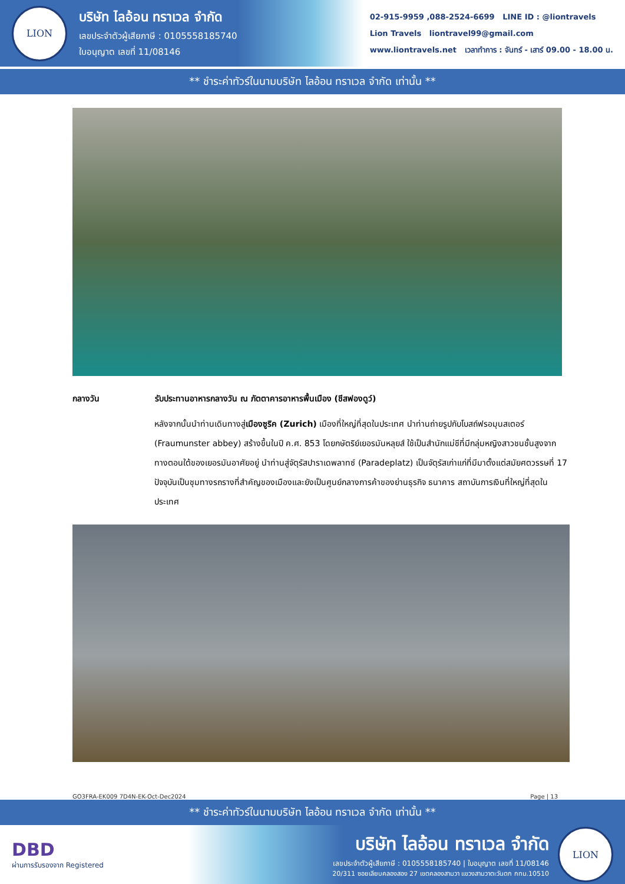LION
บริษัท ไลอ้อน ทราเวล จำกัด
เลขประจำตัวผู้เสียภาษี : 0105558185740
ใบอนุญาต เลขที่ 11/08146
02-915-9959 ,088-2524-6699 LINE ID : @liontravels
Lion Travels liontravel99@gmail.com
www.liontravels.net เวลาทำการ : จันทร์ - เสาร์ 09.00 - 18.00 น.
** ชำระค่าทัวร์ในนามบริษัท ไลอ้อน ทราเวล จำกัด เท่านั้น **
กลางวัน รับประทานอาหารกลางวัน ณ ภัตตาคารอาหารพื้นเมือง (ชีสฟองดูว์)
หลังจากนั้นนำท่านเดินทางสู่เมืองซูริค (Zurich) เมืองที่ใหญ่ที่สุดในประเทศ นำท่านถ่ายรูปกับโบสถ์ฟรอมุนสเตอร์ (Fraumunster abbey) สร้างขึ้นในปี ค.ศ. 853 โดยกษัตริย์เยอรมันหลุยส์ ใช้เป็นสำนักแม่ชีที่มีกลุ่มหญิงสาวชนชั้นสูงจากทางตอนใต้ของเยอรมันอาศัยอยู่ นำท่านสู่จัตุรัสปาราเดพลาทซ์ (Paradeplatz) เป็นจัตุรัสเก่าแก่ที่มีมาตั้งแต่สมัยศตวรรษที่ 17 ปัจจุบันเป็นชุมทางรถรางที่สำคัญของเมืองและยังเป็นศูนย์กลางการค้าของย่านธุรกิจ ธนาคาร สถาบันการเงินที่ใหญ่ที่สุดในประเทศ
GO3FRA-EK009 7D4N-EK-Oct-Dec2024 Page | 13
** ชำระค่าทัวร์ในนามบริษัท ไลอ้อน ทราเวล จำกัด เท่านั้น **
DBD
ผ่านการรับรองจาก Registered
บริษัท ไลอ้อน ทราเวล จำกัด
เลขประจำตัวผู้เสียภาษี : 0105558185740 | ใบอนุญาต เลขที่ 11/08146
20/311 ซอยเลียบคลองสอง 27 เขตคลองสามวา แขวงสามวาตะวันตก กทม.10510
LION